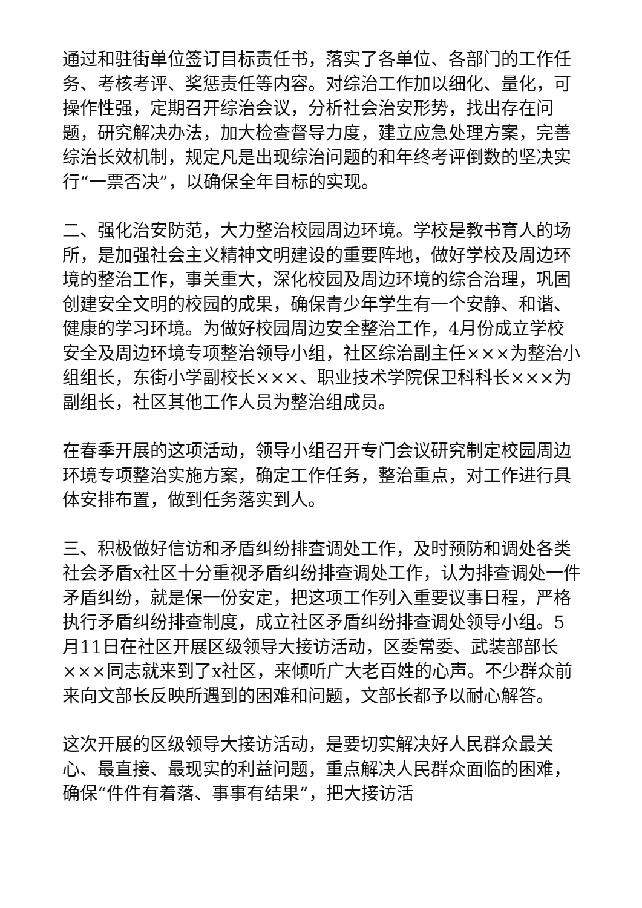通过和驻街单位签订目标责任书，落实了各单位、各部门的工作任务、考核考评、奖惩责任等内容。对综治工作加以细化、量化，可操作性强，定期召开综治会议，分析社会治安形势，找出存在问题，研究解决办法，加大检查督导力度，建立应急处理方案，完善综治长效机制，规定凡是出现综治问题的和年终考评倒数的坚决实行“一票否决”，以确保全年目标的实现。
二、强化治安防范，大力整治校园周边环境。学校是教书育人的场所，是加强社会主义精神文明建设的重要阵地，做好学校及周边环境的整治工作，事关重大，深化校园及周边环境的综合治理，巩固创建安全文明的校园的成果，确保青少年学生有一个安静、和谐、健康的学习环境。为做好校园周边安全整治工作，4月份成立学校安全及周边环境专项整治领导小组，社区综治副主任×××为整治小组组长，东街小学副校长×××、职业技术学院保卫科科长×××为副组长，社区其他工作人员为整治组成员。
在春季开展的这项活动，领导小组召开专门会议研究制定校园周边环境专项整治实施方案，确定工作任务，整治重点，对工作进行具体安排布置，做到任务落实到人。
三、积极做好信访和矛盾纠纷排查调处工作，及时预防和调处各类社会矛盾x社区十分重视矛盾纠纷排查调处工作，认为排查调处一件矛盾纠纷，就是保一份安定，把这项工作列入重要议事日程，严格执行矛盾纠纷排查制度，成立社区矛盾纠纷排查调处领导小组。5月11日在社区开展区级领导大接访活动，区委常委、武装部部长×××同志就来到了x社区，来倾听广大老百姓的心声。不少群众前来向文部长反映所遇到的困难和问题，文部长都予以耐心解答。
这次开展的区级领导大接访活动，是要切实解决好人民群众最关心、最直接、最现实的利益问题，重点解决人民群众面临的困难，确保“件件有着落、事事有结果”，把大接访活